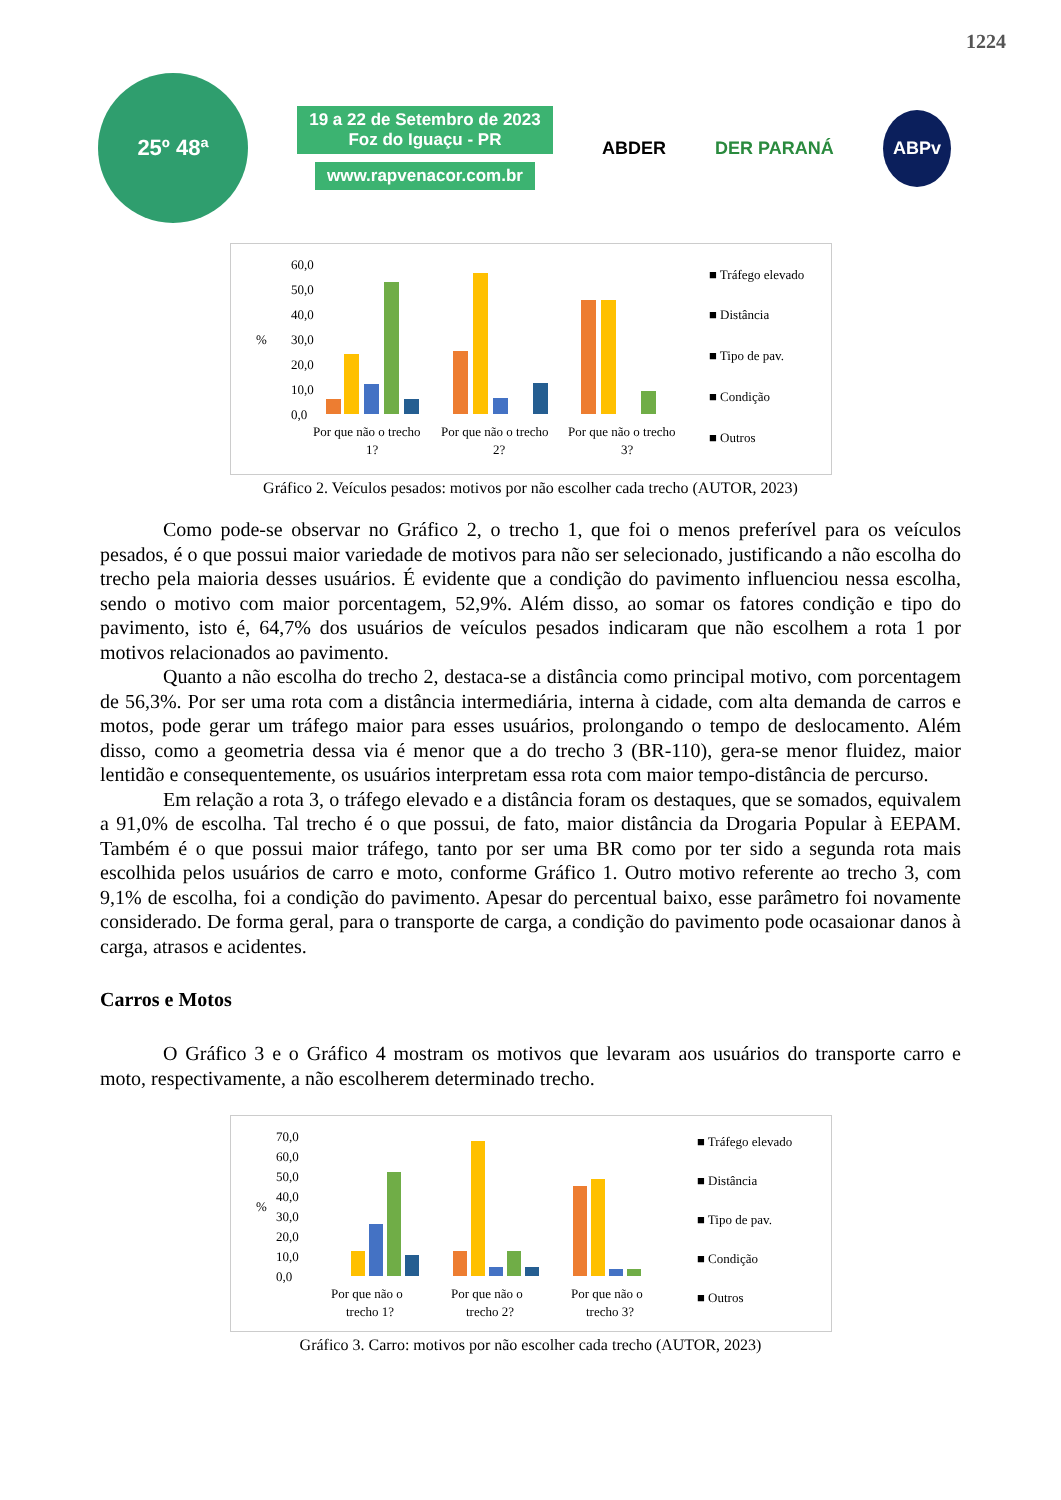1224
25º 48ª
19 a 22 de Setembro de 2023
Foz do Iguaçu - PR
www.rapvenacor.com.br
ABDER DER PARANÁ ABPv
60,0
50,0
40,0
30,0
20,0
10,0
0,0
%
Por que não o trecho
1?
Por que não o trecho
2?
Por que não o trecho
3?
■ Tráfego elevado
■ Distância
■ Tipo de pav.
■ Condição
■ Outros
Gráfico 2. Veículos pesados: motivos por não escolher cada trecho (AUTOR, 2023)
Como pode-se observar no Gráfico 2, o trecho 1, que foi o menos preferível para os veículos pesados, é o que possui maior variedade de motivos para não ser selecionado, justificando a não escolha do trecho pela maioria desses usuários. É evidente que a condição do pavimento influenciou nessa escolha, sendo o motivo com maior porcentagem, 52,9%. Além disso, ao somar os fatores condição e tipo do pavimento, isto é, 64,7% dos usuários de veículos pesados indicaram que não escolhem a rota 1 por motivos relacionados ao pavimento.
Quanto a não escolha do trecho 2, destaca-se a distância como principal motivo, com porcentagem de 56,3%. Por ser uma rota com a distância intermediária, interna à cidade, com alta demanda de carros e motos, pode gerar um tráfego maior para esses usuários, prolongando o tempo de deslocamento. Além disso, como a geometria dessa via é menor que a do trecho 3 (BR-110), gera-se menor fluidez, maior lentidão e consequentemente, os usuários interpretam essa rota com maior tempo-distância de percurso.
Em relação a rota 3, o tráfego elevado e a distância foram os destaques, que se somados, equivalem a 91,0% de escolha. Tal trecho é o que possui, de fato, maior distância da Drogaria Popular à EEPAM. Também é o que possui maior tráfego, tanto por ser uma BR como por ter sido a segunda rota mais escolhida pelos usuários de carro e moto, conforme Gráfico 1. Outro motivo referente ao trecho 3, com 9,1% de escolha, foi a condição do pavimento. Apesar do percentual baixo, esse parâmetro foi novamente considerado. De forma geral, para o transporte de carga, a condição do pavimento pode ocasaionar danos à carga, atrasos e acidentes.
Carros e Motos
O Gráfico 3 e o Gráfico 4 mostram os motivos que levaram aos usuários do transporte carro e moto, respectivamente, a não escolherem determinado trecho.
70,0
60,0
50,0
40,0
30,0
20,0
10,0
0,0
%
Por que não o
trecho 1?
Por que não o
trecho 2?
Por que não o
trecho 3?
■ Tráfego elevado
■ Distância
■ Tipo de pav.
■ Condição
■ Outros
Gráfico 3. Carro: motivos por não escolher cada trecho (AUTOR, 2023)